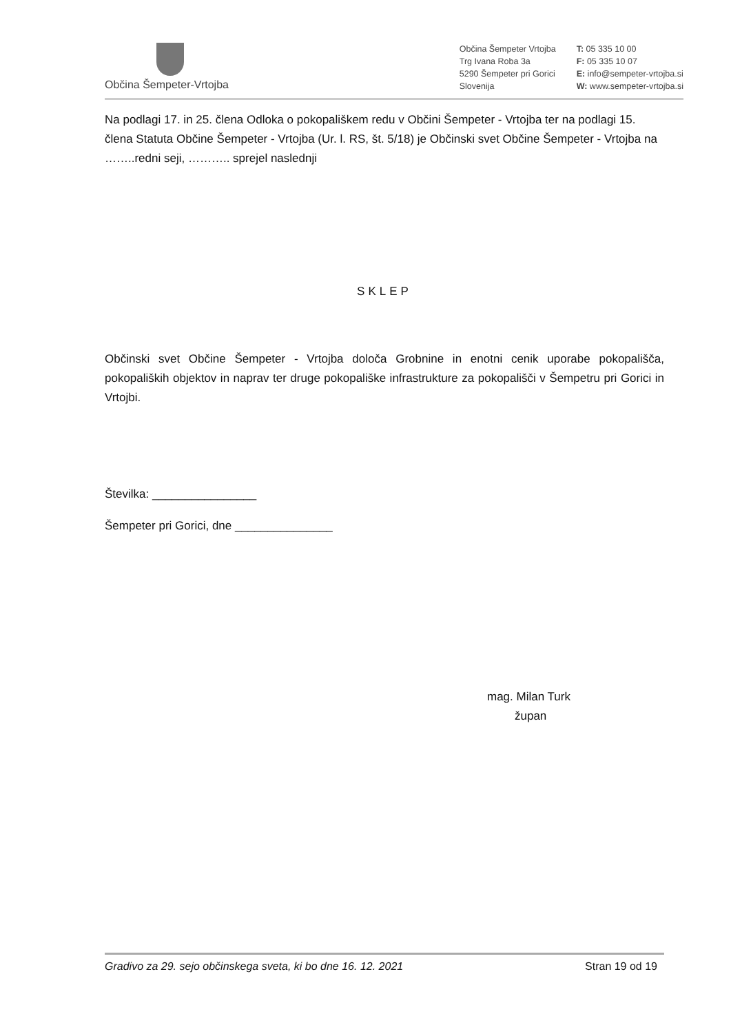Občina Šempeter-Vrtojba
Občina Šempeter Vrtojba
Trg Ivana Roba 3a
5290 Šempeter pri Gorici
Slovenija
T: 05 335 10 00
F: 05 335 10 07
E: info@sempeter-vrtojba.si
W: www.sempeter-vrtojba.si
Na podlagi 17. in 25. člena Odloka o pokopališkem redu v Občini Šempeter - Vrtojba ter na podlagi 15. člena Statuta Občine Šempeter - Vrtojba (Ur. l. RS, št. 5/18) je Občinski svet Občine Šempeter - Vrtojba na ……..redni seji, ……….. sprejel naslednji
SKLEP
Občinski svet Občine Šempeter - Vrtojba določa Grobnine in enotni cenik uporabe pokopališča, pokopaliških objektov in naprav ter druge pokopališke infrastrukture za pokopališči v Šempetru pri Gorici in Vrtojbi.
Številka: ________________
Šempeter pri Gorici, dne _______________
mag. Milan Turk
župan
Gradivo za 29. sejo občinskega sveta, ki bo dne 16. 12. 2021 Stran 19 od 19